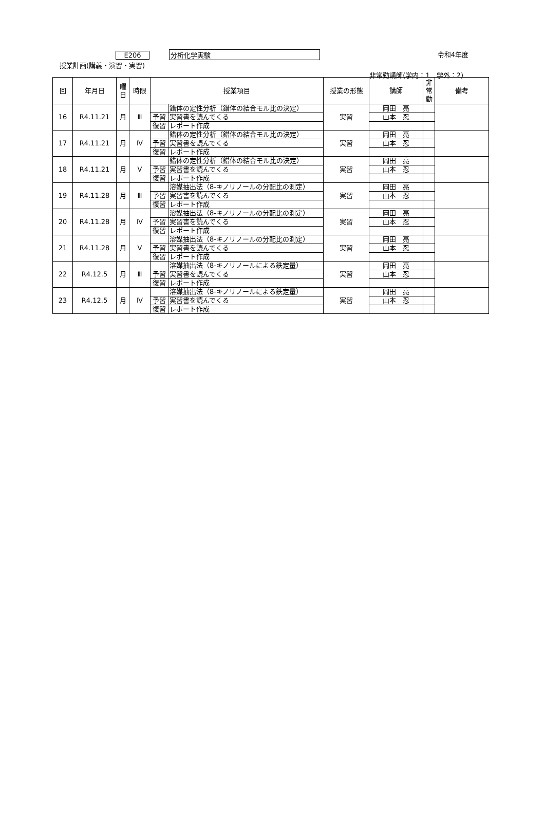E206 分析化学実験 令和4年度
授業計画(講義・演習・実習)
非常勤講師(学内：1　学外：2)
| 回 | 年月日 | 曜 日 | 時限 | 授業項目 | | 授業の形態 | 講師 | 非 常 勤 | 備考 |
| --- | --- | --- | --- | --- | --- | --- | --- | --- | --- |
| 16 | R4.11.21 | 月 | Ⅲ | | 錯体の定性分析（錯体の結合モル比の決定） | 実習 | 岡田 亮 | | |
| | | | | 予習 | 実習書を読んでくる | | 山本 忍 | | |
| | | | | 復習 | レポート作成 | | | | |
| 17 | R4.11.21 | 月 | Ⅳ | | 錯体の定性分析（錯体の結合モル比の決定） | 実習 | 岡田 亮 | | |
| | | | | 予習 | 実習書を読んでくる | | 山本 忍 | | |
| | | | | 復習 | レポート作成 | | | | |
| 18 | R4.11.21 | 月 | Ⅴ | | 錯体の定性分析（錯体の結合モル比の決定） | 実習 | 岡田 亮 | | |
| | | | | 予習 | 実習書を読んでくる | | 山本 忍 | | |
| | | | | 復習 | レポート作成 | | | | |
| 19 | R4.11.28 | 月 | Ⅲ | | 溶媒抽出法（8-キノリノールの分配比の測定） | 実習 | 岡田 亮 | | |
| | | | | 予習 | 実習書を読んでくる | | 山本 忍 | | |
| | | | | 復習 | レポート作成 | | | | |
| 20 | R4.11.28 | 月 | Ⅳ | | 溶媒抽出法（8-キノリノールの分配比の測定） | 実習 | 岡田 亮 | | |
| | | | | 予習 | 実習書を読んでくる | | 山本 忍 | | |
| | | | | 復習 | レポート作成 | | | | |
| 21 | R4.11.28 | 月 | Ⅴ | | 溶媒抽出法（8-キノリノールの分配比の測定） | 実習 | 岡田 亮 | | |
| | | | | 予習 | 実習書を読んでくる | | 山本 忍 | | |
| | | | | 復習 | レポート作成 | | | | |
| 22 | R4.12.5 | 月 | Ⅲ | | 溶媒抽出法（8-キノリノールによる鉄定量） | 実習 | 岡田 亮 | | |
| | | | | 予習 | 実習書を読んでくる | | 山本 忍 | | |
| | | | | 復習 | レポート作成 | | | | |
| 23 | R4.12.5 | 月 | Ⅳ | | 溶媒抽出法（8-キノリノールによる鉄定量） | 実習 | 岡田 亮 | | |
| | | | | 予習 | 実習書を読んでくる | | 山本 忍 | | |
| | | | | 復習 | レポート作成 | | | | |